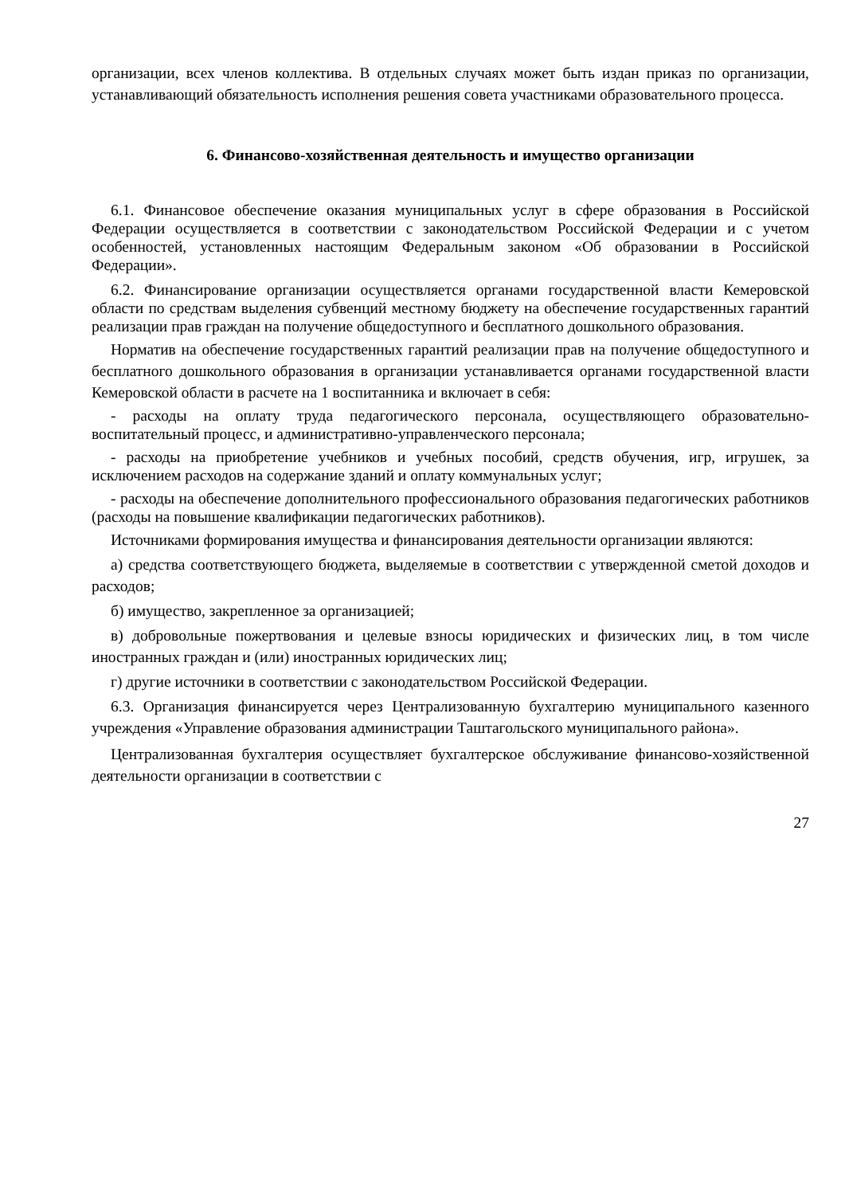организации, всех членов коллектива. В отдельных случаях может быть издан приказ по организации, устанавливающий обязательность исполнения решения совета участниками образовательного процесса.
6. Финансово-хозяйственная деятельность и имущество организации
6.1. Финансовое обеспечение оказания муниципальных услуг в сфере образования в Российской Федерации осуществляется в соответствии с законодательством Российской Федерации и с учетом особенностей, установленных настоящим Федеральным законом «Об образовании в Российской Федерации».
6.2. Финансирование организации осуществляется органами государственной власти Кемеровской области по средствам выделения субвенций местному бюджету на обеспечение государственных гарантий реализации прав граждан на получение общедоступного и бесплатного дошкольного образования.
Норматив на обеспечение государственных гарантий реализации прав на получение общедоступного и бесплатного дошкольного образования в организации устанавливается органами государственной власти Кемеровской области в расчете на 1 воспитанника и включает в себя:
- расходы на оплату труда педагогического персонала, осуществляющего образовательно-воспитательный процесс, и административно-управленческого персонала;
- расходы на приобретение учебников и учебных пособий, средств обучения, игр, игрушек, за исключением расходов на содержание зданий и оплату коммунальных услуг;
- расходы на обеспечение дополнительного профессионального образования педагогических работников (расходы на повышение квалификации педагогических работников).
Источниками формирования имущества и финансирования деятельности организации являются:
а) средства соответствующего бюджета, выделяемые в соответствии с утвержденной сметой доходов и расходов;
б) имущество, закрепленное за организацией;
в) добровольные пожертвования и целевые взносы юридических и физических лиц, в том числе иностранных граждан и (или) иностранных юридических лиц;
г) другие источники в соответствии с законодательством Российской Федерации.
6.3. Организация финансируется через Централизованную бухгалтерию муниципального казенного учреждения «Управление образования администрации Таштагольского муниципального района».
Централизованная бухгалтерия осуществляет бухгалтерское обслуживание финансово-хозяйственной деятельности организации в соответствии с
27